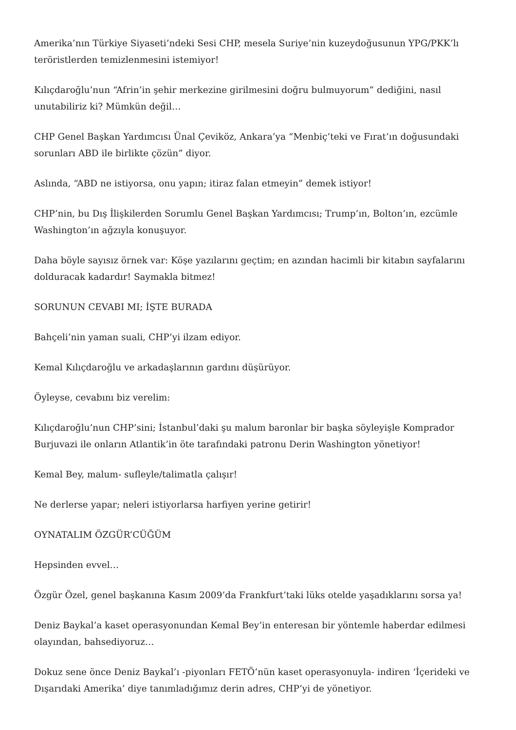Amerika’nın Türkiye Siyaseti’ndeki Sesi CHP, mesela Suriye’nin kuzeydoğusunun YPG/PKK’lı teröristlerden temizlenmesini istemiyor!
Kılıçdaroğlu’nun “Afrin’in şehir merkezine girilmesini doğru bulmuyorum” dediğini, nasıl unutabiliriz ki? Mümkün değil…
CHP Genel Başkan Yardımcısı Ünal Çeviköz, Ankara’ya “Menbiç’teki ve Fırat’ın doğusundaki sorunları ABD ile birlikte çözün” diyor.
Aslında, “ABD ne istiyorsa, onu yapın; itiraz falan etmeyin” demek istiyor!
CHP’nin, bu Dış İlişkilerden Sorumlu Genel Başkan Yardımcısı; Trump’ın, Bolton’ın, ezcümle Washington’ın ağzıyla konuşuyor.
Daha böyle sayısız örnek var: Köşe yazılarını geçtim; en azından hacimli bir kitabın sayfalarını dolduracak kadardır! Saymakla bitmez!
SORUNUN CEVABI MI; İŞTE BURADA
Bahçeli’nin yaman suali, CHP’yi ilzam ediyor.
Kemal Kılıçdaroğlu ve arkadaşlarının gardını düşürüyor.
Öyleyse, cevabını biz verelim:
Kılıçdaroğlu’nun CHP’sini; İstanbul’daki şu malum baronlar bir başka söyleyişle Komprador Burjuvazi ile onların Atlantik’in öte tarafındaki patronu Derin Washington yönetiyor!
Kemal Bey, malum- sufleyle/talimatla çalışır!
Ne derlerse yapar; neleri istiyorlarsa harfiyen yerine getirir!
OYNATALIM ÖZGÜR’CÜĞÜM
Hepsinden evvel…
Özgür Özel, genel başkanına Kasım 2009’da Frankfurt’taki lüks otelde yaşadıklarını sorsa ya!
Deniz Baykal’a kaset operasyonundan Kemal Bey’in enteresan bir yöntemle haberdar edilmesi olayından, bahsediyoruz…
Dokuz sene önce Deniz Baykal’ı -piyonları FETÖ’nün kaset operasyonuyla- indiren ‘İçerideki ve Dışarıdaki Amerika’ diye tanımladığımız derin adres, CHP’yi de yönetiyor.